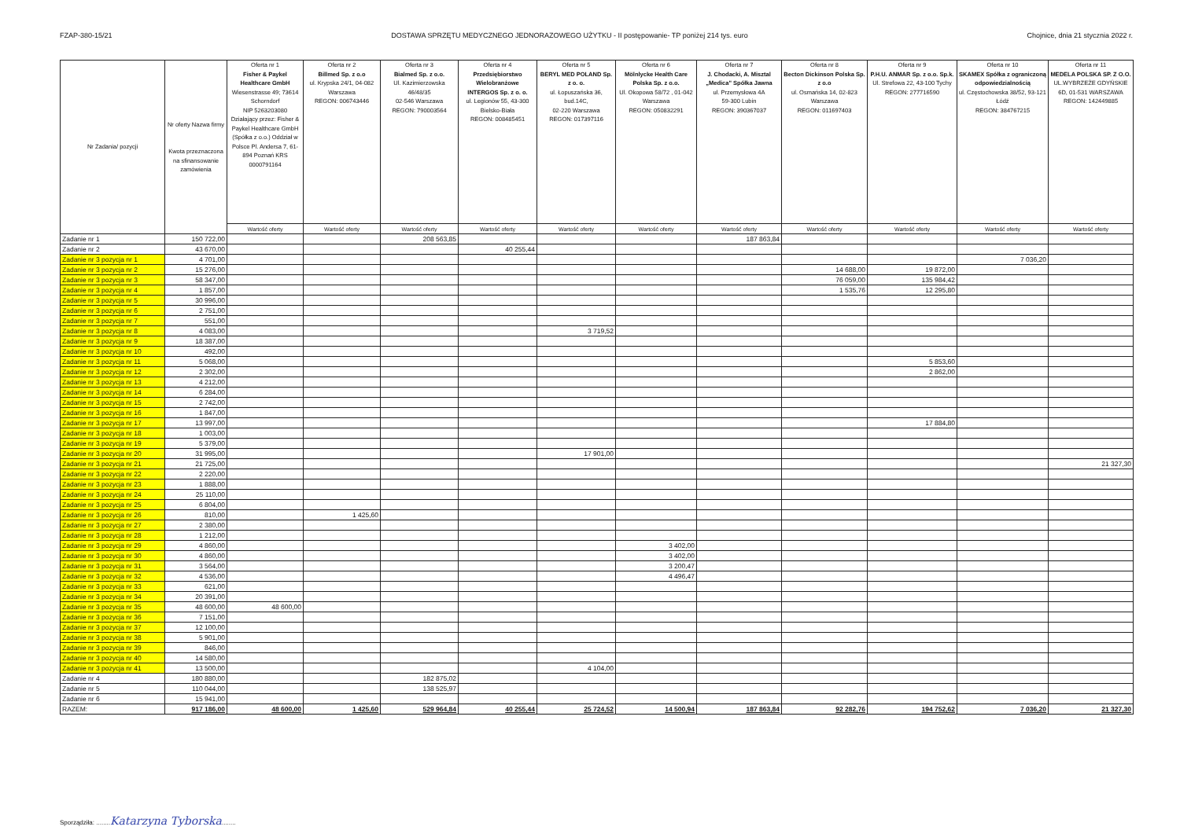FZAP-380-15/21 DOSTAWA SPRZĘTU MEDYCZNEGO JEDNORAZOWEGO UŻYTKU - II postępowanie- TP poniżej 214 tys. euro Chojnice, dnia 21 stycznia 2022 r.
| Nr Zadania/ pozycji | Nr oferty Nazwa firmy Kwota przeznaczona na sfinansowanie zamówienia | Oferta nr 1 Fisher & Paykel Healthcare GmbH Wiesenstrasse 49; 73614 Schorndorf NIP 5263203080 Działający przez: Fisher & Paykel Healthcare GmbH (Spółka z o.o.) Oddział w Polsce Pl. Andersa 7, 61-894 Poznań KRS 0000791164 | Oferta nr 2 Billmed Sp. z o.o ul. Krypska 24/1, 04-082 Warszawa REGON: 006743446 | Oferta nr 3 Bialmed Sp. z o.o. Ul. Kazimierzowska 46/48/35 02-546 Warszawa REGON: 790003564 | Oferta nr 4 Przedsiębiorstwo Wielobranżowe INTERGOS Sp. z o. o. ul. Legionów 55, 43-300 Bielsko-Biała REGON: 008485451 | Oferta nr 5 BERYL MED POLAND Sp. z o. o. ul. Łopuszańska 36, bud.14C, 02-220 Warszawa REGON: 017397116 | Oferta nr 6 Mölnlycke Health Care Polska Sp. z o.o. Ul. Okopowa 58/72 , 01-042 Warszawa REGON: 050832291 | Oferta nr 7 J. Chodacki, A. Misztal „Medica" Spółka Jawna ul. Przemysłowa 4A 59-300 Lubin REGON: 390367037 | Oferta nr 8 Becton Dickinson Polska Sp. z o.o ul. Osmańska 14, 02-823 Warszawa REGON: 011697403 | Oferta nr 9 P.H.U. ANMAR Sp. z o.o. Sp.k. Ul. Strefowa 22, 43-100 Tychy REGON: 277716590 | Oferta nr 10 SKAMEX Spółka z ograniczoną odpowiedzialnością ul. Częstochowska 38/52, 93-121 Łódź REGON: 384767215 | Oferta nr 11 MEDELA POLSKA SP. Z O.O. UL.WYBRZEŻE GDYŃSKIE 6D, 01-531 WARSZAWA REGON: 142449885 |
| --- | --- | --- | --- | --- | --- | --- | --- | --- | --- | --- | --- | --- |
| | | Wartość oferty | Wartość oferty | Wartość oferty | Wartość oferty | Wartość oferty | Wartość oferty | Wartość oferty | Wartość oferty | Wartość oferty | Wartość oferty | Wartość oferty |
| Zadanie nr 1 | 150 722,00 | | | 208 563,85 | | | | 187 863,84 | | | | |
| Zadanie nr 2 | 43 670,00 | | | | 40 255,44 | | | | | | | |
| Zadanie nr 3 pozycja nr 1 | 4 701,00 | | | | | | | | | | 7 036,20 | |
| Zadanie nr 3 pozycja nr 2 | 15 276,00 | | | | | | | | 14 688,00 | 19 872,00 | | |
| Zadanie nr 3 pozycja nr 3 | 58 347,00 | | | | | | | | 76 059,00 | 135 984,42 | | |
| Zadanie nr 3 pozycja nr 4 | 1 857,00 | | | | | | | | 1 535,76 | 12 295,80 | | |
| Zadanie nr 3 pozycja nr 5 | 30 996,00 | | | | | | | | | | | |
| Zadanie nr 3 pozycja nr 6 | 2 751,00 | | | | | | | | | | | |
| Zadanie nr 3 pozycja nr 7 | 551,00 | | | | | | | | | | | |
| Zadanie nr 3 pozycja nr 8 | 4 083,00 | | | | | 3 719,52 | | | | | | |
| Zadanie nr 3 pozycja nr 9 | 18 387,00 | | | | | | | | | | | |
| Zadanie nr 3 pozycja nr 10 | 492,00 | | | | | | | | | | | |
| Zadanie nr 3 pozycja nr 11 | 5 068,00 | | | | | | | | | 5 853,60 | | |
| Zadanie nr 3 pozycja nr 12 | 2 302,00 | | | | | | | | | 2 862,00 | | |
| Zadanie nr 3 pozycja nr 13 | 4 212,00 | | | | | | | | | | | |
| Zadanie nr 3 pozycja nr 14 | 6 284,00 | | | | | | | | | | | |
| Zadanie nr 3 pozycja nr 15 | 2 742,00 | | | | | | | | | | | |
| Zadanie nr 3 pozycja nr 16 | 1 847,00 | | | | | | | | | | | |
| Zadanie nr 3 pozycja nr 17 | 13 997,00 | | | | | | | | | 17 884,80 | | |
| Zadanie nr 3 pozycja nr 18 | 1 003,00 | | | | | | | | | | | |
| Zadanie nr 3 pozycja nr 19 | 5 379,00 | | | | | | | | | | | |
| Zadanie nr 3 pozycja nr 20 | 31 995,00 | | | | | 17 901,00 | | | | | | |
| Zadanie nr 3 pozycja nr 21 | 21 725,00 | | | | | | | | | | | 21 327,30 |
| Zadanie nr 3 pozycja nr 22 | 2 220,00 | | | | | | | | | | | |
| Zadanie nr 3 pozycja nr 23 | 1 888,00 | | | | | | | | | | | |
| Zadanie nr 3 pozycja nr 24 | 25 110,00 | | | | | | | | | | | |
| Zadanie nr 3 pozycja nr 25 | 6 804,00 | | | | | | | | | | | |
| Zadanie nr 3 pozycja nr 26 | 810,00 | | 1 425,60 | | | | | | | | | |
| Zadanie nr 3 pozycja nr 27 | 2 380,00 | | | | | | | | | | | |
| Zadanie nr 3 pozycja nr 28 | 1 212,00 | | | | | | | | | | | |
| Zadanie nr 3 pozycja nr 29 | 4 860,00 | | | | | | 3 402,00 | | | | | |
| Zadanie nr 3 pozycja nr 30 | 4 860,00 | | | | | | 3 402,00 | | | | | |
| Zadanie nr 3 pozycja nr 31 | 3 564,00 | | | | | | 3 200,47 | | | | | |
| Zadanie nr 3 pozycja nr 32 | 4 536,00 | | | | | | 4 496,47 | | | | | |
| Zadanie nr 3 pozycja nr 33 | 621,00 | | | | | | | | | | | |
| Zadanie nr 3 pozycja nr 34 | 20 391,00 | | | | | | | | | | | |
| Zadanie nr 3 pozycja nr 35 | 48 600,00 | 48 600,00 | | | | | | | | | | |
| Zadanie nr 3 pozycja nr 36 | 7 151,00 | | | | | | | | | | | |
| Zadanie nr 3 pozycja nr 37 | 12 100,00 | | | | | | | | | | | |
| Zadanie nr 3 pozycja nr 38 | 5 901,00 | | | | | | | | | | | |
| Zadanie nr 3 pozycja nr 39 | 846,00 | | | | | | | | | | | |
| Zadanie nr 3 pozycja nr 40 | 14 580,00 | | | | | | | | | | | |
| Zadanie nr 3 pozycja nr 41 | 13 500,00 | | | | | 4 104,00 | | | | | | |
| Zadanie nr 4 | 180 880,00 | | | 182 875,02 | | | | | | | | |
| Zadanie nr 5 | 110 044,00 | | | 138 525,97 | | | | | | | | |
| Zadanie nr 6 | 15 941,00 | | | | | | | | | | | |
| RAZEM: | 917 186,00 | 48 600,00 | 1 425,60 | 529 964,84 | 40 255,44 | 25 724,52 | 14 500,94 | 187 863,84 | 92 282,76 | 194 752,62 | 7 036,20 | 21 327,30 |
Sporządziła: ........Katarzyna Tyborska........